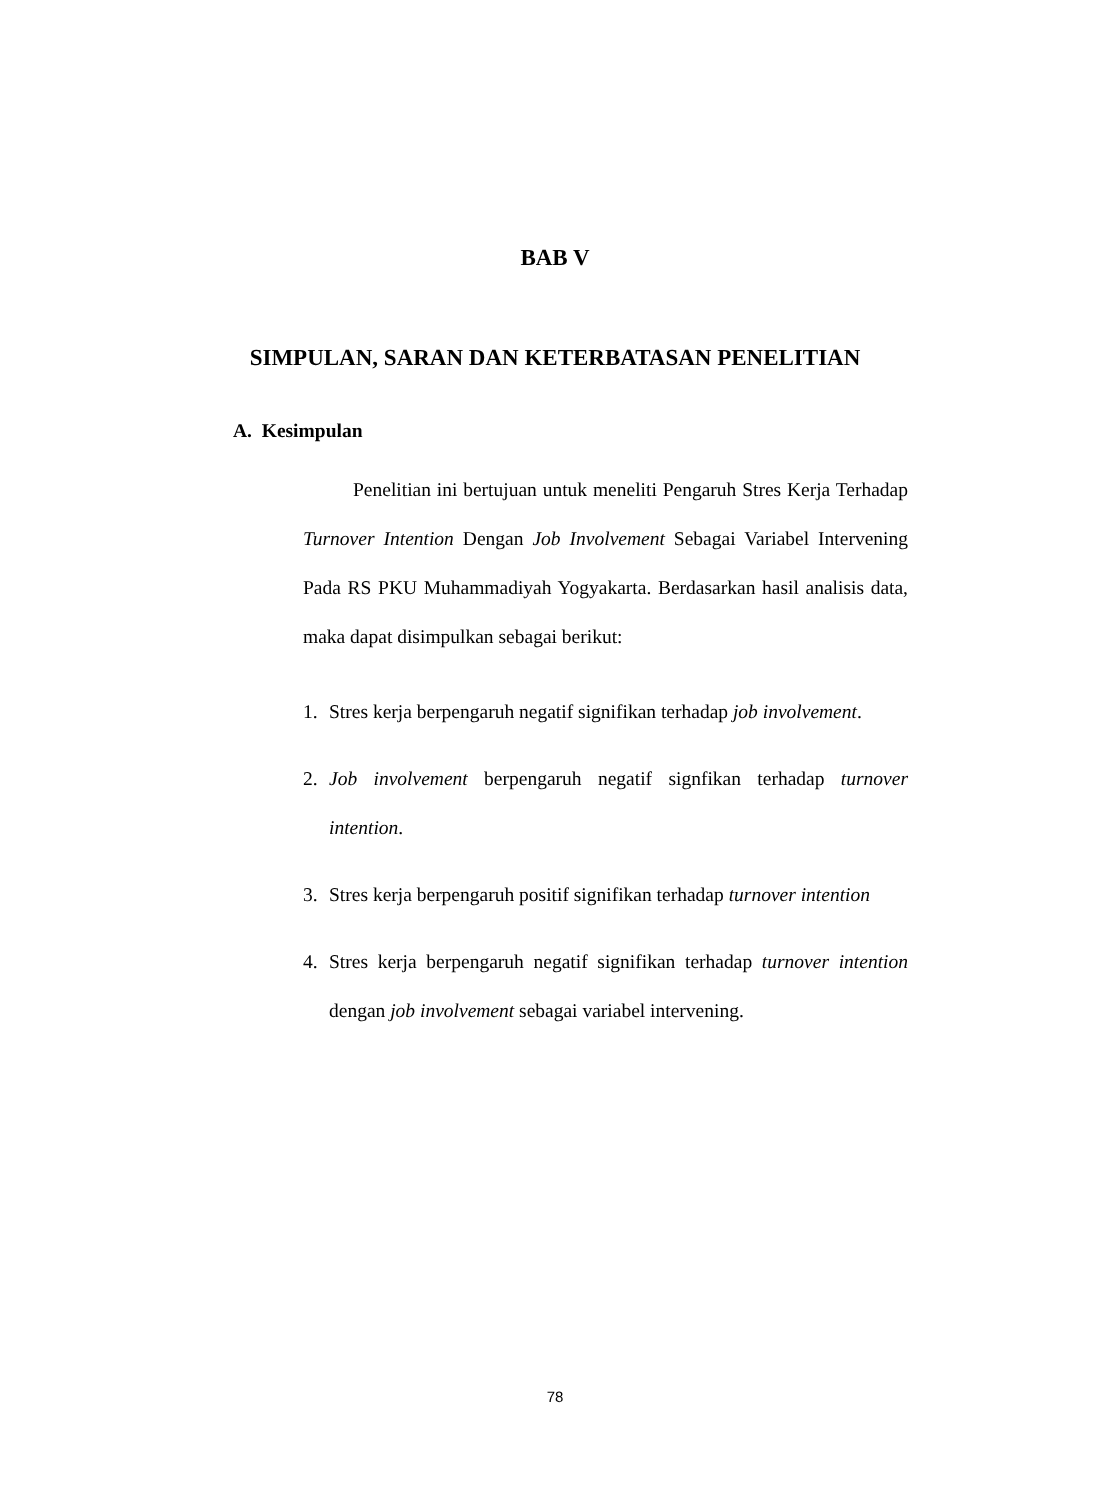BAB V
SIMPULAN, SARAN DAN KETERBATASAN PENELITIAN
A. Kesimpulan
Penelitian ini bertujuan untuk meneliti Pengaruh Stres Kerja Terhadap Turnover Intention Dengan Job Involvement Sebagai Variabel Intervening Pada RS PKU Muhammadiyah Yogyakarta. Berdasarkan hasil analisis data, maka dapat disimpulkan sebagai berikut:
1. Stres kerja berpengaruh negatif signifikan terhadap job involvement.
2. Job involvement berpengaruh negatif signfikan terhadap turnover intention.
3. Stres kerja berpengaruh positif signifikan terhadap turnover intention
4. Stres kerja berpengaruh negatif signifikan terhadap turnover intention dengan job involvement sebagai variabel intervening.
78